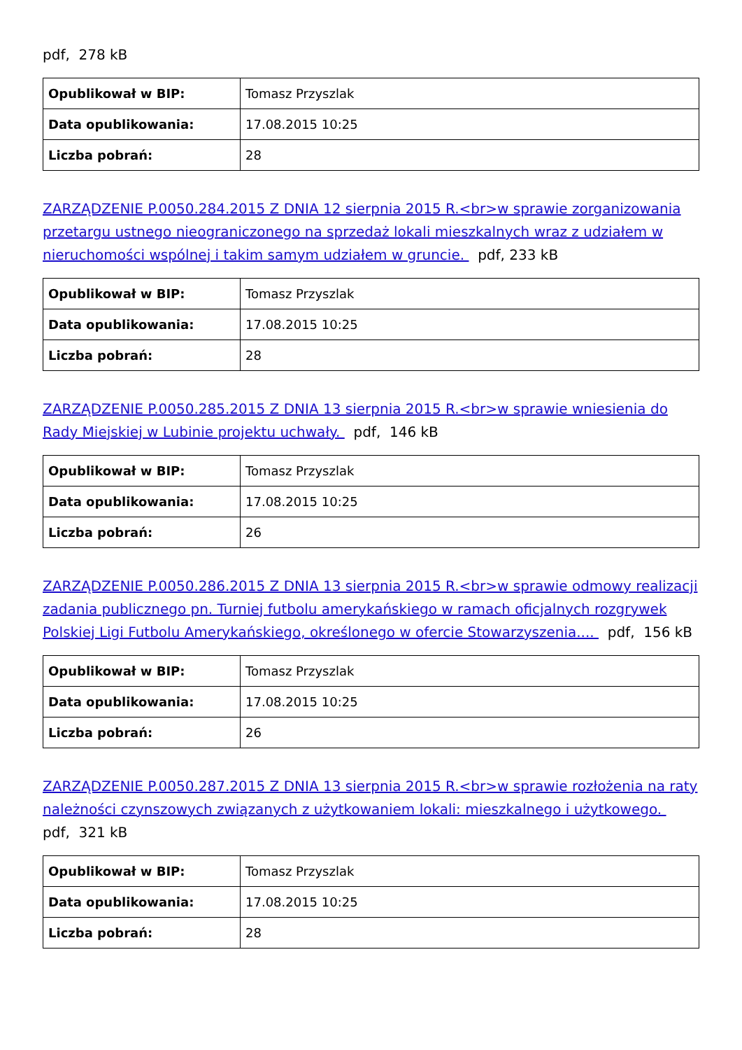pdf, 278 kB
| Opublikował w BIP: | Tomasz Przyszlak |
| Data opublikowania: | 17.08.2015 10:25 |
| Liczba pobrań: | 28 |
ZARZĄDZENIE P.0050.284.2015 Z DNIA 12 sierpnia 2015 R.<br>w sprawie zorganizowania przetargu ustnego nieograniczonego na sprzedaż lokali mieszkalnych wraz z udziałem w nieruchomości wspólnej i takim samym udziałem w gruncie. pdf, 233 kB
| Opublikował w BIP: | Tomasz Przyszlak |
| Data opublikowania: | 17.08.2015 10:25 |
| Liczba pobrań: | 28 |
ZARZĄDZENIE P.0050.285.2015 Z DNIA 13 sierpnia 2015 R.<br>w sprawie wniesienia do Rady Miejskiej w Lubinie projektu uchwały. pdf, 146 kB
| Opublikował w BIP: | Tomasz Przyszlak |
| Data opublikowania: | 17.08.2015 10:25 |
| Liczba pobrań: | 26 |
ZARZĄDZENIE P.0050.286.2015 Z DNIA 13 sierpnia 2015 R.<br>w sprawie odmowy realizacji zadania publicznego pn. Turniej futbolu amerykańskiego w ramach oficjalnych rozgrywek Polskiej Ligi Futbolu Amerykańskiego, określonego w ofercie Stowarzyszenia.... pdf, 156 kB
| Opublikował w BIP: | Tomasz Przyszlak |
| Data opublikowania: | 17.08.2015 10:25 |
| Liczba pobrań: | 26 |
ZARZĄDZENIE P.0050.287.2015 Z DNIA 13 sierpnia 2015 R.<br>w sprawie rozłożenia na raty należności czynszowych związanych z użytkowaniem lokali: mieszkalnego i użytkowego. pdf, 321 kB
| Opublikował w BIP: | Tomasz Przyszlak |
| Data opublikowania: | 17.08.2015 10:25 |
| Liczba pobrań: | 28 |